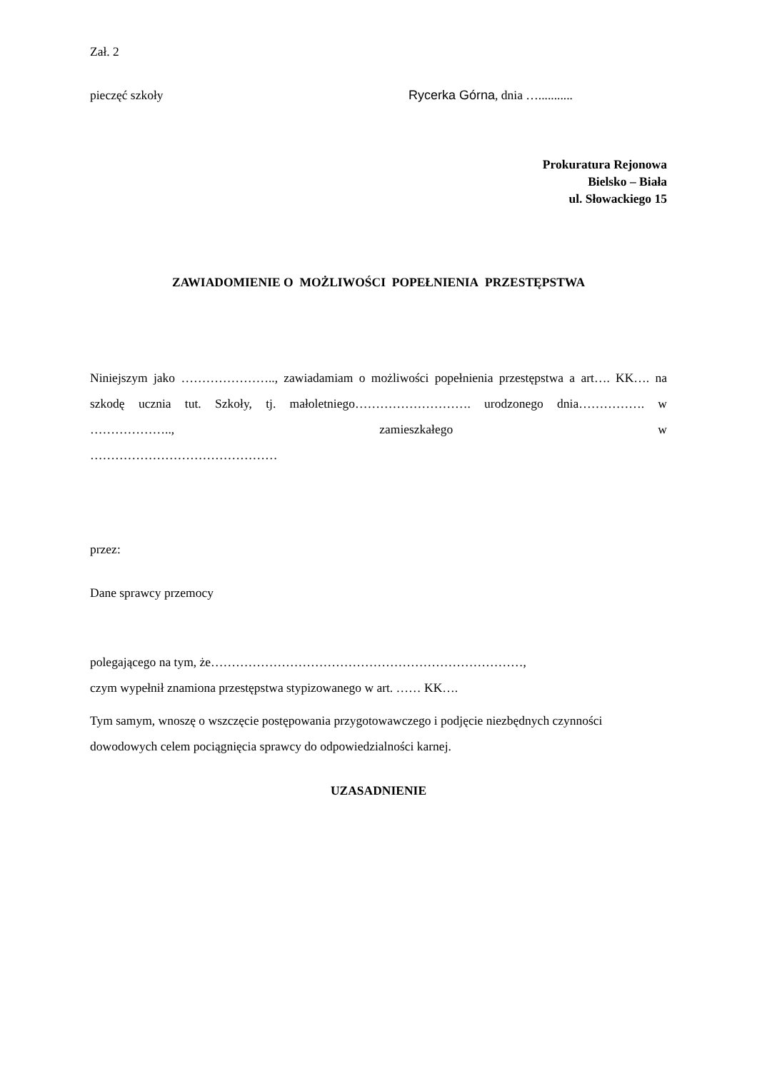Zał. 2
pieczęć szkoły Rycerka Górna, dnia …...........
Prokuratura Rejonowa
Bielsko – Biała
ul. Słowackiego 15
ZAWIADOMIENIE O MOŻLIWOŚCI POPEŁNIENIA PRZESTĘPSTWA
Niniejszym jako ………………….., zawiadamiam o możliwości popełnienia przestępstwa a art…. KK…. na szkodę ucznia tut. Szkoły, tj. małoletniego………………………. urodzonego dnia……………. w ……………….., zamieszkałego w
………………………………………
przez:
Dane sprawcy przemocy
polegającego na tym, że…………………………………………………………………,
czym wypełnił znamiona przestępstwa stypizowanego w art. …… KK….
Tym samym, wnoszę o wszczęcie postępowania przygotowawczego i podjęcie niezbędnych czynności dowodowych celem pociągnięcia sprawcy do odpowiedzialności karnej.
UZASADNIENIE